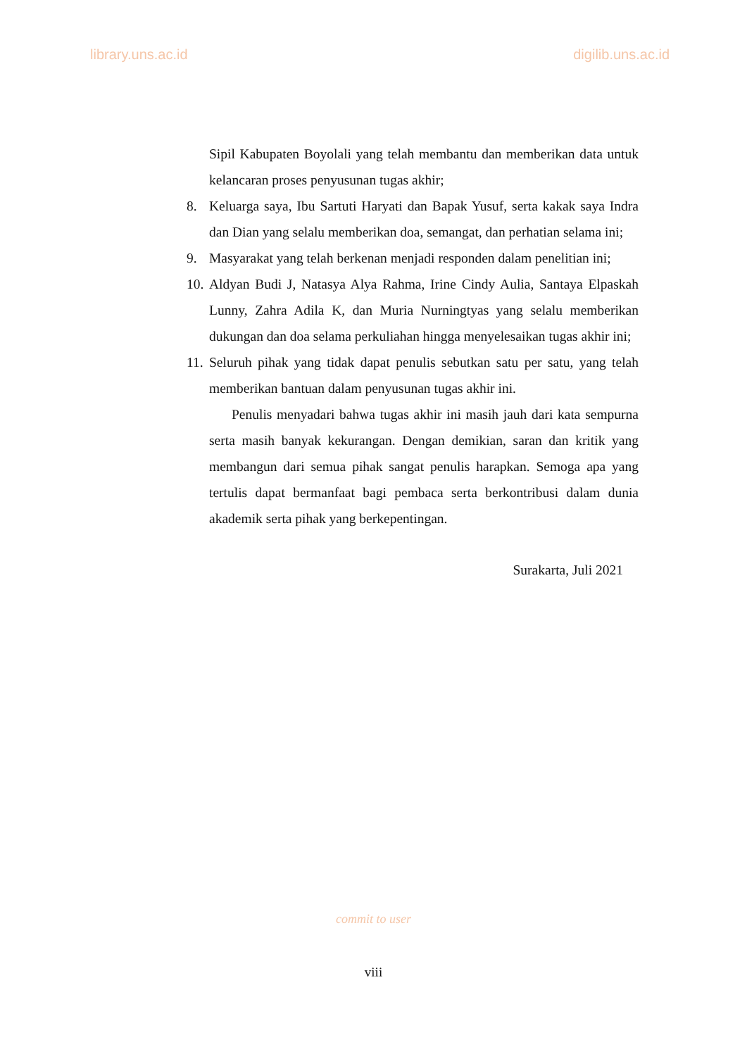library.uns.ac.id digilib.uns.ac.id
Sipil Kabupaten Boyolali yang telah membantu dan memberikan data untuk kelancaran proses penyusunan tugas akhir;
8. Keluarga saya, Ibu Sartuti Haryati dan Bapak Yusuf, serta kakak saya Indra dan Dian yang selalu memberikan doa, semangat, dan perhatian selama ini;
9. Masyarakat yang telah berkenan menjadi responden dalam penelitian ini;
10. Aldyan Budi J, Natasya Alya Rahma, Irine Cindy Aulia, Santaya Elpaskah Lunny, Zahra Adila K, dan Muria Nurningtyas yang selalu memberikan dukungan dan doa selama perkuliahan hingga menyelesaikan tugas akhir ini;
11. Seluruh pihak yang tidak dapat penulis sebutkan satu per satu, yang telah memberikan bantuan dalam penyusunan tugas akhir ini.
Penulis menyadari bahwa tugas akhir ini masih jauh dari kata sempurna serta masih banyak kekurangan. Dengan demikian, saran dan kritik yang membangun dari semua pihak sangat penulis harapkan. Semoga apa yang tertulis dapat bermanfaat bagi pembaca serta berkontribusi dalam dunia akademik serta pihak yang berkepentingan.
Surakarta, Juli 2021
commit to user
viii